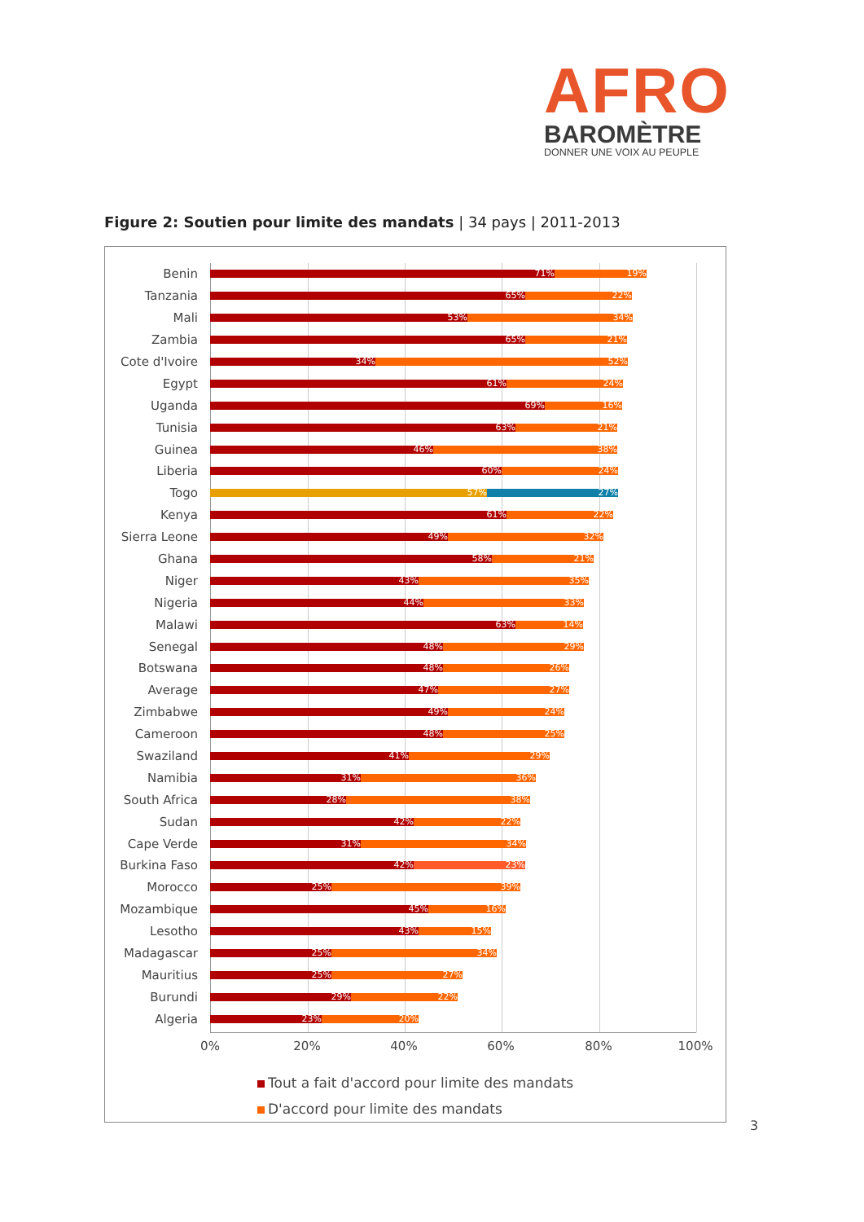AFRO
BAROMÈTRE
DONNER UNE VOIX AU PEUPLE
Figure 2: Soutien pour limite des mandats | 34 pays | 2011-2013
Benin
71% 19%
Tanzania
65% 22%
Mali
53% 34%
Zambia
65% 21%
Cote d'Ivoire
34% 52%
Egypt
61% 24%
Uganda
69% 16%
Tunisia
63% 21%
Guinea
46% 38%
Liberia
60% 24%
Togo
57% 27%
Kenya
61% 22%
Sierra Leone
49% 32%
Ghana
58% 21%
Niger
43% 35%
Nigeria
44% 33%
Malawi
63% 14%
Senegal
48% 29%
Botswana
48% 26%
Average
47% 27%
Zimbabwe
49% 24%
Cameroon
48% 25%
Swaziland
41% 29%
Namibia
31% 36%
South Africa
28% 38%
Sudan
42% 22%
Cape Verde
31% 34%
Burkina Faso
42% 23%
Morocco
25% 39%
Mozambique
45% 16%
Lesotho
43% 15%
Madagascar
25% 34%
Mauritius
25% 27%
Burundi
29% 22%
Algeria
23% 20%
0% 20% 40% 60% 80% 100%
Tout a fait d'accord pour limite des mandats
D'accord pour limite des mandats
3